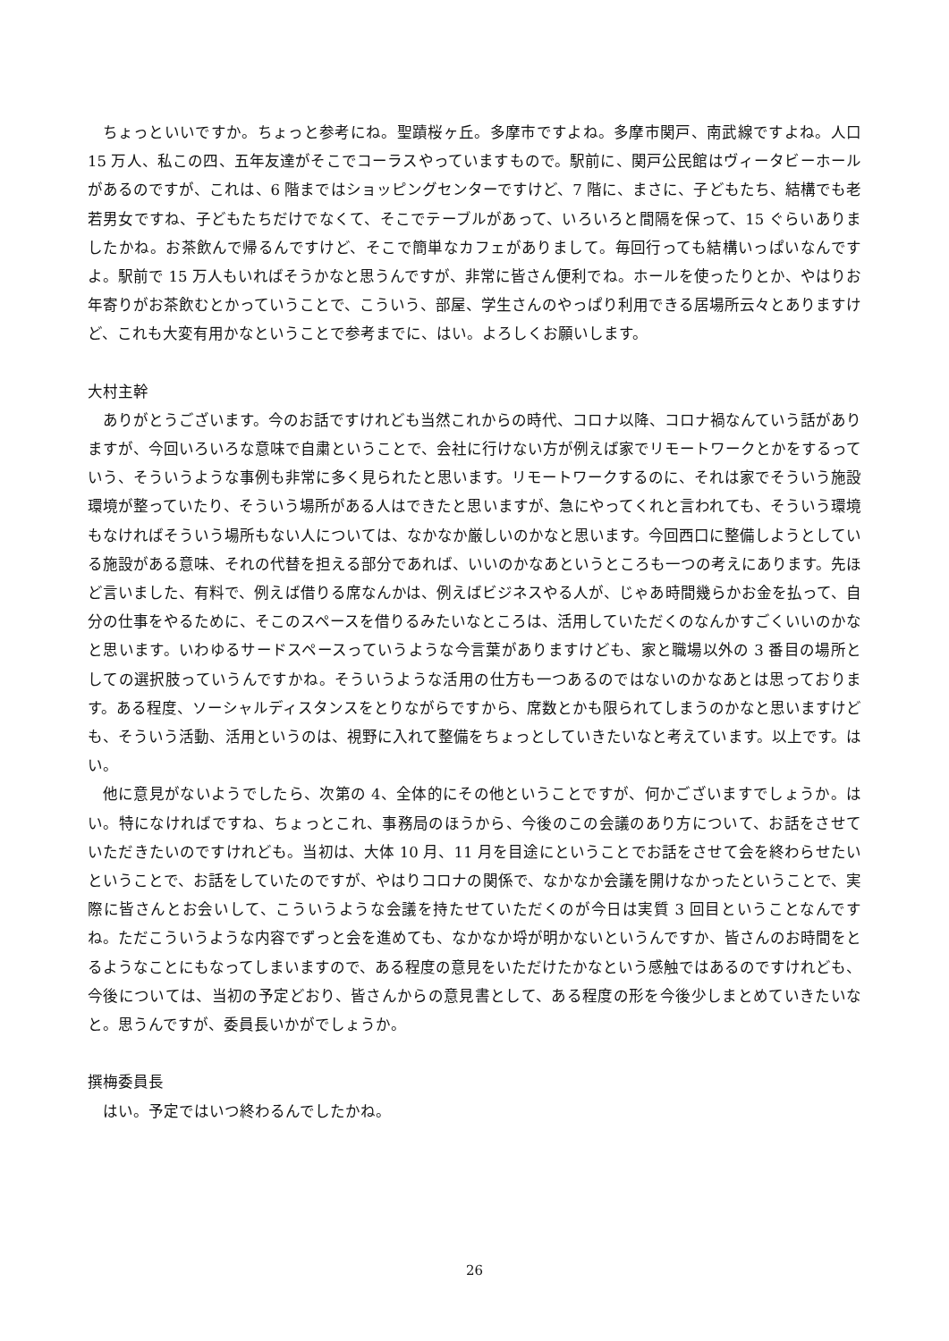ちょっといいですか。ちょっと参考にね。聖蹟桜ヶ丘。多摩市ですよね。多摩市関戸、南武線ですよね。人口 15 万人、私この四、五年友達がそこでコーラスやっていますもので。駅前に、関戸公民館はヴィータビーホールがあるのですが、これは、6 階まではショッピングセンターですけど、7 階に、まさに、子どもたち、結構でも老若男女ですね、子どもたちだけでなくて、そこでテーブルがあって、いろいろと間隔を保って、15 ぐらいありましたかね。お茶飲んで帰るんですけど、そこで簡単なカフェがありまして。毎回行っても結構いっぱいなんですよ。駅前で 15 万人もいればそうかなと思うんですが、非常に皆さん便利でね。ホールを使ったりとか、やはりお年寄りがお茶飲むとかっていうことで、こういう、部屋、学生さんのやっぱり利用できる居場所云々とありますけど、これも大変有用かなということで参考までに、はい。よろしくお願いします。
大村主幹
ありがとうございます。今のお話ですけれども当然これからの時代、コロナ以降、コロナ禍なんていう話がありますが、今回いろいろな意味で自粛ということで、会社に行けない方が例えば家でリモートワークとかをするっていう、そういうような事例も非常に多く見られたと思います。リモートワークするのに、それは家でそういう施設環境が整っていたり、そういう場所がある人はできたと思いますが、急にやってくれと言われても、そういう環境もなければそういう場所もない人については、なかなか厳しいのかなと思います。今回西口に整備しようとしている施設がある意味、それの代替を担える部分であれば、いいのかなあというところも一つの考えにあります。先ほど言いました、有料で、例えば借りる席なんかは、例えばビジネスやる人が、じゃあ時間幾らかお金を払って、自分の仕事をやるために、そこのスペースを借りるみたいなところは、活用していただくのなんかすごくいいのかなと思います。いわゆるサードスペースっていうような今言葉がありますけども、家と職場以外の 3 番目の場所としての選択肢っていうんですかね。そういうような活用の仕方も一つあるのではないのかなあとは思っております。ある程度、ソーシャルディスタンスをとりながらですから、席数とかも限られてしまうのかなと思いますけども、そういう活動、活用というのは、視野に入れて整備をちょっとしていきたいなと考えています。以上です。はい。
他に意見がないようでしたら、次第の 4、全体的にその他ということですが、何かございますでしょうか。はい。特になければですね、ちょっとこれ、事務局のほうから、今後のこの会議のあり方について、お話をさせていただきたいのですけれども。当初は、大体 10 月、11 月を目途にということでお話をさせて会を終わらせたいということで、お話をしていたのですが、やはりコロナの関係で、なかなか会議を開けなかったということで、実際に皆さんとお会いして、こういうような会議を持たせていただくのが今日は実質 3 回目ということなんですね。ただこういうような内容でずっと会を進めても、なかなか埒が明かないというんですか、皆さんのお時間をとるようなことにもなってしまいますので、ある程度の意見をいただけたかなという感触ではあるのですけれども、今後については、当初の予定どおり、皆さんからの意見書として、ある程度の形を今後少しまとめていきたいなと。思うんですが、委員長いかがでしょうか。
撰梅委員長
はい。予定ではいつ終わるんでしたかね。
26